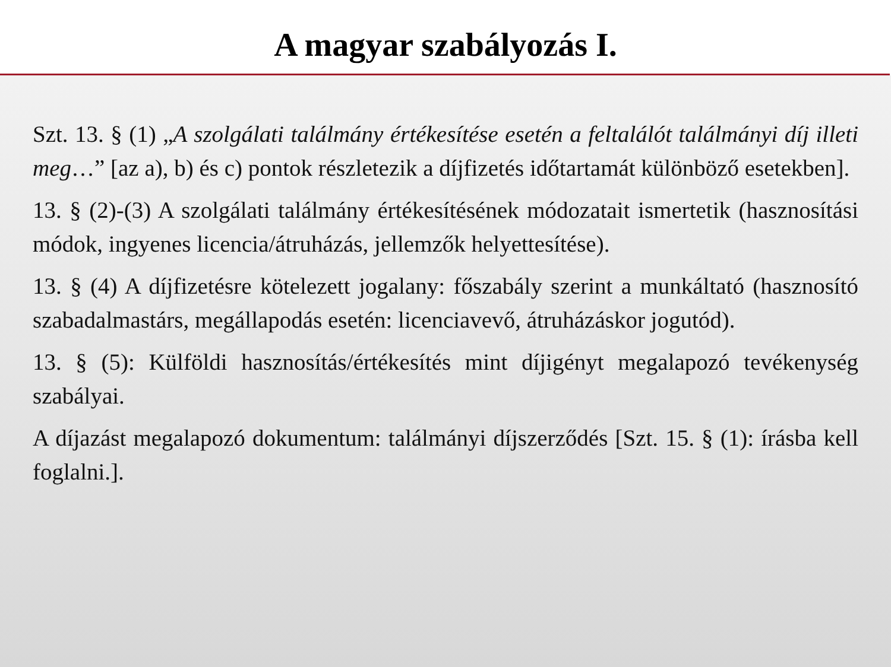A magyar szabályozás I.
Szt. 13. § (1) „A szolgálati találmány értékesítése esetén a feltalálót találmányi díj illeti meg…” [az a), b) és c) pontok részletezik a díjfizetés időtartamát különböző esetekben].
13. § (2)-(3) A szolgálati találmány értékesítésének módozatait ismertetik (hasznosítási módok, ingyenes licencia/átruházás, jellemzők helyettesítése).
13. § (4) A díjfizetésre kötelezett jogalany: főszabály szerint a munkáltató (hasznosító szabadalmastárs, megállapodás esetén: licenciavevő, átruházáskor jogutód).
13. § (5): Külföldi hasznosítás/értékesítés mint díjigényt megalapozó tevékenység szabályai.
A díjazást megalapozó dokumentum: találmányi díjszerződés [Szt. 15. § (1): írásba kell foglalni.].